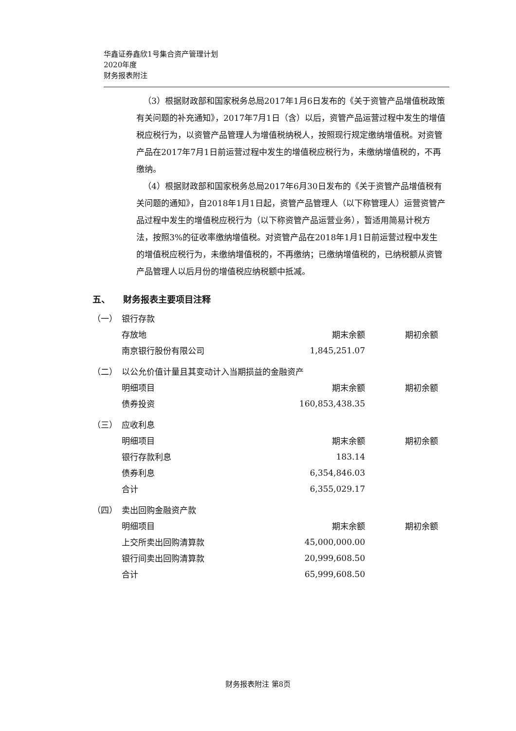华鑫证券鑫欣1号集合资产管理计划
2020年度
财务报表附注
（3）根据财政部和国家税务总局2017年1月6日发布的《关于资管产品增值税政策有关问题的补充通知》，2017年7月1日（含）以后，资管产品运营过程中发生的增值税应税行为，以资管产品管理人为增值税纳税人，按照现行规定缴纳增值税。对资管产品在2017年7月1日前运营过程中发生的增值税应税行为，未缴纳增值税的，不再缴纳。
（4）根据财政部和国家税务总局2017年6月30日发布的《关于资管产品增值税有关问题的通知》，自2018年1月1日起，资管产品管理人（以下称管理人）运营资管产品过程中发生的增值税应税行为（以下称资管产品运营业务），暂适用简易计税方法，按照3%的征收率缴纳增值税。对资管产品在2018年1月1日前运营过程中发生的增值税应税行为，未缴纳增值税的，不再缴纳；已缴纳增值税的，已纳税额从资管产品管理人以后月份的增值税应纳税额中抵减。
五、　　财务报表主要项目注释
（一）　银行存款
| 存放地 | 期末余额 | 期初余额 |
| --- | --- | --- |
| 南京银行股份有限公司 | 1,845,251.07 | |
（二）　以公允价值计量且其变动计入当期损益的金融资产
| 明细项目 | 期末余额 | 期初余额 |
| --- | --- | --- |
| 债券投资 | 160,853,438.35 | |
（三）　应收利息
| 明细项目 | 期末余额 | 期初余额 |
| --- | --- | --- |
| 银行存款利息 | 183.14 | |
| 债券利息 | 6,354,846.03 | |
| 合计 | 6,355,029.17 | |
（四）　卖出回购金融资产款
| 明细项目 | 期末余额 | 期初余额 |
| --- | --- | --- |
| 上交所卖出回购清算款 | 45,000,000.00 | |
| 银行间卖出回购清算款 | 20,999,608.50 | |
| 合计 | 65,999,608.50 | |
财务报表附注 第8页